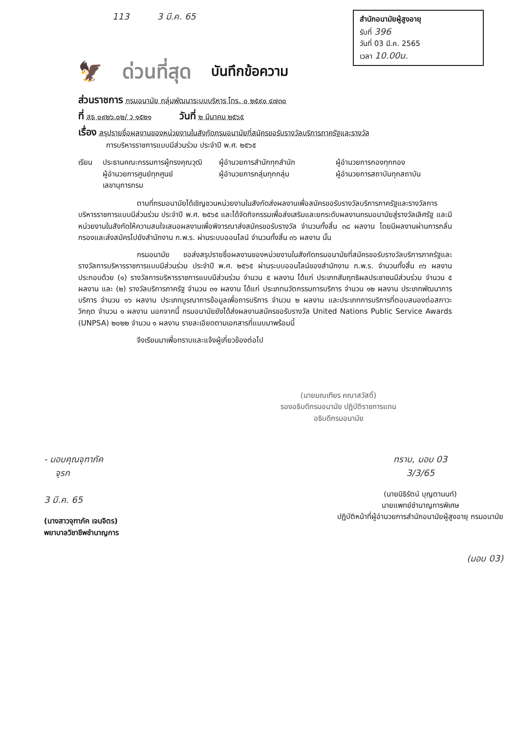113 3 มี.ค. 65
สำนักอนามัยผู้สูงอายุ
รับที่ 396
วันที่ 03 มี.ค. 2565
เวลา 10.00น.
🦅 ด่วนที่สุด บันทึกข้อความ
ส่วนราชการ กรมอนามัย กลุ่มพัฒนาระบบบริหาร โทร. ๐ ๒๕๙๐ ๔๗๓๐
ที่ สธ ๐๙๒๖.๐๒/ ว ๑๕๒๑ วันที่ ๒ มีนาคม ๒๕๖๕
เรื่อง สรุปรายชื่อผลงานของหน่วยงานในสังกัดกรมอนามัยที่สมัครขอรับรางวัลบริการภาครัฐและรางวัล
การบริหารราชการแบบมีส่วนร่วม ประจำปี พ.ศ. ๒๕๖๕
เรียน ประธานคณะกรรมการผู้ทรงคุณวุฒิ ผู้อำนวยการสำนักทุกสำนัก ผู้อำนวยการกองทุกกอง
ผู้อำนวยการศูนย์ทุกศูนย์ ผู้อำนวยการกลุ่มทุกกลุ่ม ผู้อำนวยการสถาบันทุกสถาบัน
เลขานุการกรม
ตามที่กรมอนามัยได้เชิญชวนหน่วยงานในสังกัดส่งผลงานเพื่อสมัครขอรับรางวัลบริการภาครัฐและรางวัลการบริหารราชการแบบมีส่วนร่วม ประจำปี พ.ศ. ๒๕๖๕ และได้จัดกิจกรรมเพื่อส่งเสริมและยกระดับผลงานกรมอนามัยสู่รางวัลเลิศรัฐ และมีหน่วยงานในสังกัดให้ความสนใจเสนอผลงานเพื่อพิจารณาส่งสมัครขอรับรางวัล จำนวนทั้งสิ้น ๓๘ ผลงาน โดยมีผลงานผ่านการกลั่นกรองและส่งสมัครไปยังสำนักงาน ก.พ.ร. ผ่านระบบออนไลน์ จำนวนทั้งสิ้น ๓๖ ผลงาน นั้น
กรมอนามัย ขอส่งสรุปรายชื่อผลงานของหน่วยงานในสังกัดกรมอนามัยที่สมัครขอรับรางวัลบริการภาครัฐและรางวัลการบริหารราชการแบบมีส่วนร่วม ประจำปี พ.ศ. ๒๕๖๕ ผ่านระบบออนไลน์ของสำนักงาน ก.พ.ร. จำนวนทั้งสิ้น ๓๖ ผลงาน ประกอบด้วย (๑) รางวัลการบริหารราชการแบบมีส่วนร่วม จำนวน ๕ ผลงาน ได้แก่ ประเภทสัมฤทธิผลประชาชนมีส่วนร่วม จำนวน ๕ ผลงาน และ (๒) รางวัลบริการภาครัฐ จำนวน ๓๑ ผลงาน ได้แก่ ประเภทนวัตกรรมการบริการ จำนวน ๑๒ ผลงาน ประเภทพัฒนาการบริการ จำนวน ๑๖ ผลงาน ประเภทบูรณาการข้อมูลเพื่อการบริการ จำนวน ๒ ผลงาน และประเภทการบริการที่ตอบสนองต่อสภาวะวิกฤต จำนวน ๑ ผลงาน นอกจากนี้ กรมอนามัยยังได้ส่งผลงานสมัครขอรับรางวัล United Nations Public Service Awards (UNPSA) ๒๐๒๒ จำนวน ๑ ผลงาน รายละเอียดตามเอกสารที่แนบมาพร้อมนี้
จึงเรียนมาเพื่อทราบและแจ้งผู้เกี่ยวข้องต่อไป
(นายมณเฑียร คณาสวัสดิ์)
รองอธิบดีกรมอนามัย ปฏิบัติราชการแทน
อธิบดีกรมอนามัย
- มอบคุณจุฑาภัค
จุรก
3 มี.ค. 65
(นางสาวจุฑาภัค เจนจิตร)
พยาบาลวิชาชีพชำนาญการ
ทราบ, มอบ 03
3/3/65
(นายนิธิรัตน์ บุญตานนท์)
นายแพทย์ชำนาญการพิเศษ
ปฏิบัติหน้าที่ผู้อำนวยการสำนักอนามัยผู้สูงอายุ กรมอนามัย
(มอบ 03)